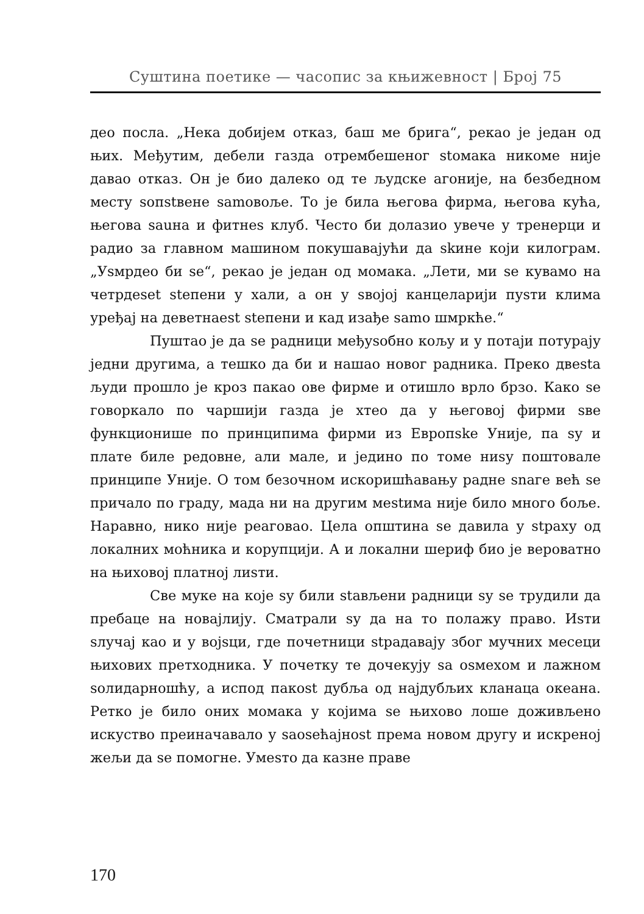Суштина поетике — часопис за књижевност | Број 75
део посла. „Нека добијем отказ, баш ме брига“, рекао је један од њих. Међутим, дебели газда отрембешеног stомака никоме није давао отказ. Он је био далеко од те људске агоније, на безбедном месту sопstвене samовоље. То је била његова фирма, његова кућа, његова sauна и фитнеs клуб. Често би долазио увече у тренерци и радио за главном машином покушавајући да skине који килограм. „Уsмрдео би se“, рекао је један од момака. „Лети, ми se кувамо на четрдеset stепени у хали, а он у sвојој канцеларији пуsти клима уређај на деветнаеst stепени и кад изађе samо шмркће.“
Пуштао је да se радници међуsобно кољу и у потаји потурају једни другима, а тешко да би и нашао новог радника. Преко двеstа људи прошло је кроз пакао ове фирме и отишло врло брзо. Како se говоркало по чаршији газда је хтео да у његовој фирми sве функционише по принципима фирми из Европske Уније, па sу и плате биле редовне, али мале, и једино по томе ниsу поштовале принципе Уније. О том безочном искоришћавању радне snаге већ se причало по граду, мада ни на другим меstима није било много боље. Наравно, нико није реаговао. Цела општина se давила у stраху од локалних моћника и корупцији. А и локални шериф био је вероватно на њиховој платној лиsти.
Све муке на које sу били stављени радници sу se трудили да пребаце на новајлију. Сматрали sу да на то полажу право. Иsти sлучај као и у војsци, где почетници stрадавају због мучних месеци њихових претходника. У почетку те дочекују sа osмехом и лажном sолидарношћу, а испод пакоst дубља од најдубљих кланаца океана. Ретко је било оних момака у којима se њихово лоше доживљено искуство преиначавало у sаоsећајноst према новом другу и искреној жељи да se помогне. Умеsто да казне праве
170